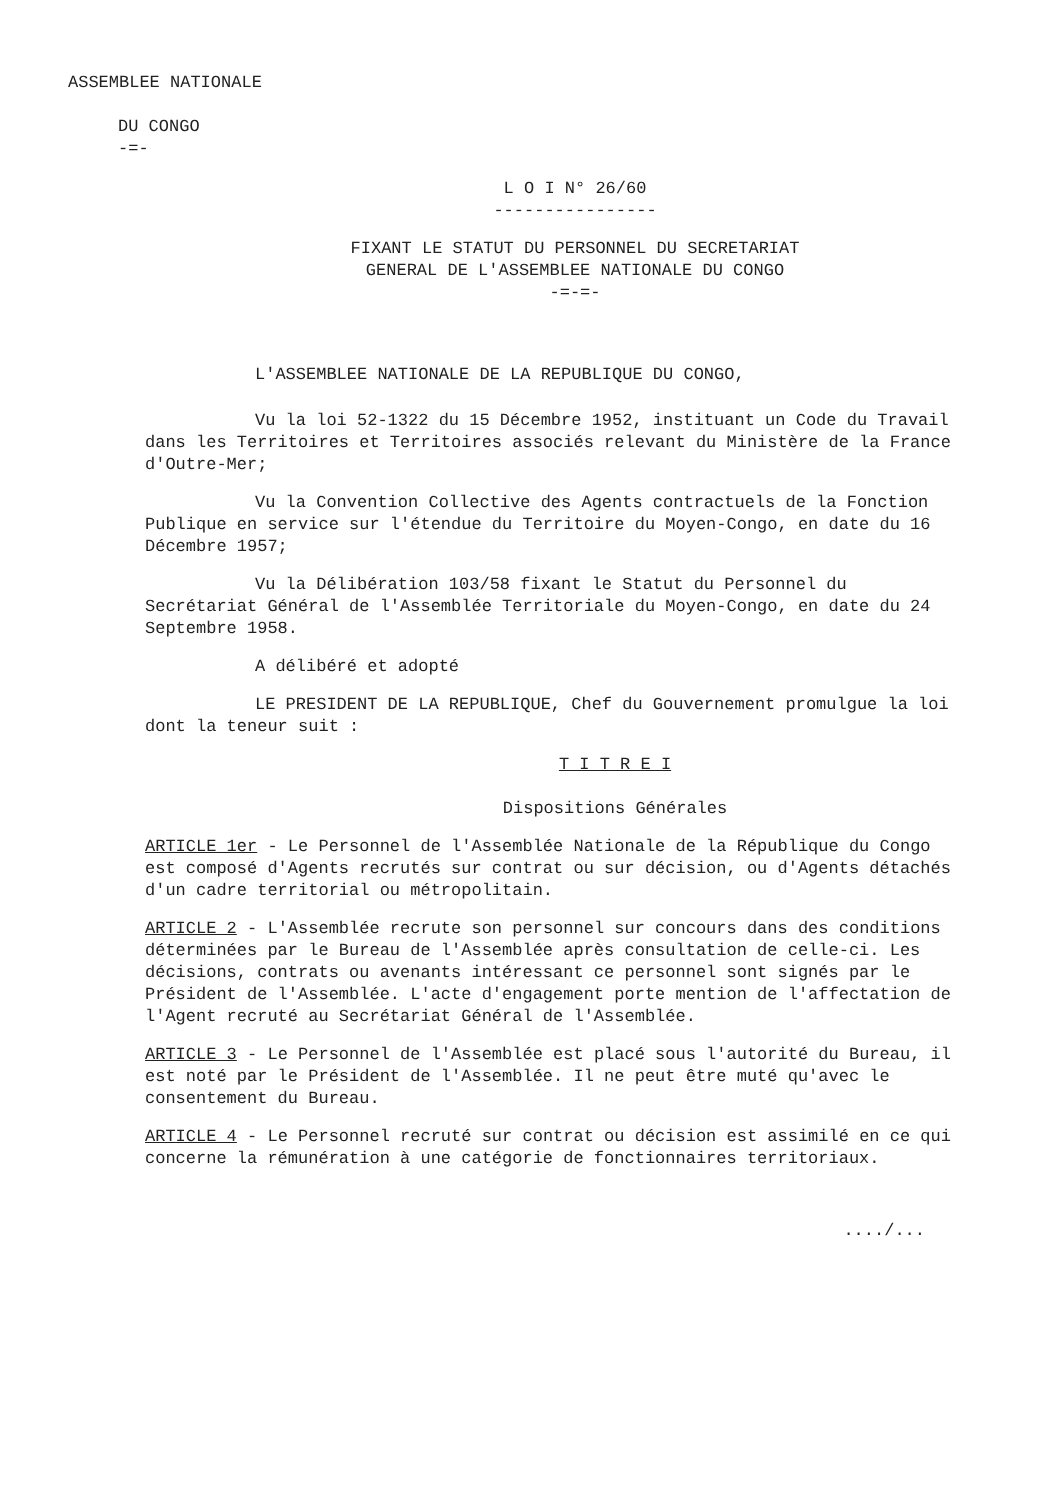ASSEMBLEE NATIONALE
DU CONGO
-=-
L O I N° 26/60
----------------
FIXANT LE STATUT DU PERSONNEL DU SECRETARIAT
GENERAL DE L'ASSEMBLEE NATIONALE DU CONGO
-=-=-
L'ASSEMBLEE NATIONALE DE LA REPUBLIQUE DU CONGO,
Vu la loi 52-1322 du 15 Décembre 1952, instituant un Code du Travail dans les Territoires et Territoires associés relevant du Ministère de la France d'Outre-Mer;
Vu la Convention Collective des Agents contractuels de la Fonction Publique en service sur l'étendue du Territoire du Moyen-Congo, en date du 16 Décembre 1957;
Vu la Délibération 103/58 fixant le Statut du Personnel du Secrétariat Général de l'Assemblée Territoriale du Moyen-Congo, en date du 24 Septembre 1958.
A délibéré et adopté
LE PRESIDENT DE LA REPUBLIQUE, Chef du Gouvernement promulgue la loi dont la teneur suit :
T I T R E I
Dispositions Générales
ARTICLE 1er - Le Personnel de l'Assemblée Nationale de la République du Congo est composé d'Agents recrutés sur contrat ou sur décision, ou d'Agents détachés d'un cadre territorial ou métropolitain.
ARTICLE 2 - L'Assemblée recrute son personnel sur concours dans des conditions déterminées par le Bureau de l'Assemblée après consultation de celle-ci. Les décisions, contrats ou avenants intéressant ce personnel sont signés par le Président de l'Assemblée. L'acte d'engagement porte mention de l'affectation de l'Agent recruté au Secrétariat Général de l'Assemblée.
ARTICLE 3 - Le Personnel de l'Assemblée est placé sous l'autorité du Bureau, il est noté par le Président de l'Assemblée. Il ne peut être muté qu'avec le consentement du Bureau.
ARTICLE 4 - Le Personnel recruté sur contrat ou décision est assimilé en ce qui concerne la rémunération à une catégorie de fonctionnaires territoriaux.
..../...